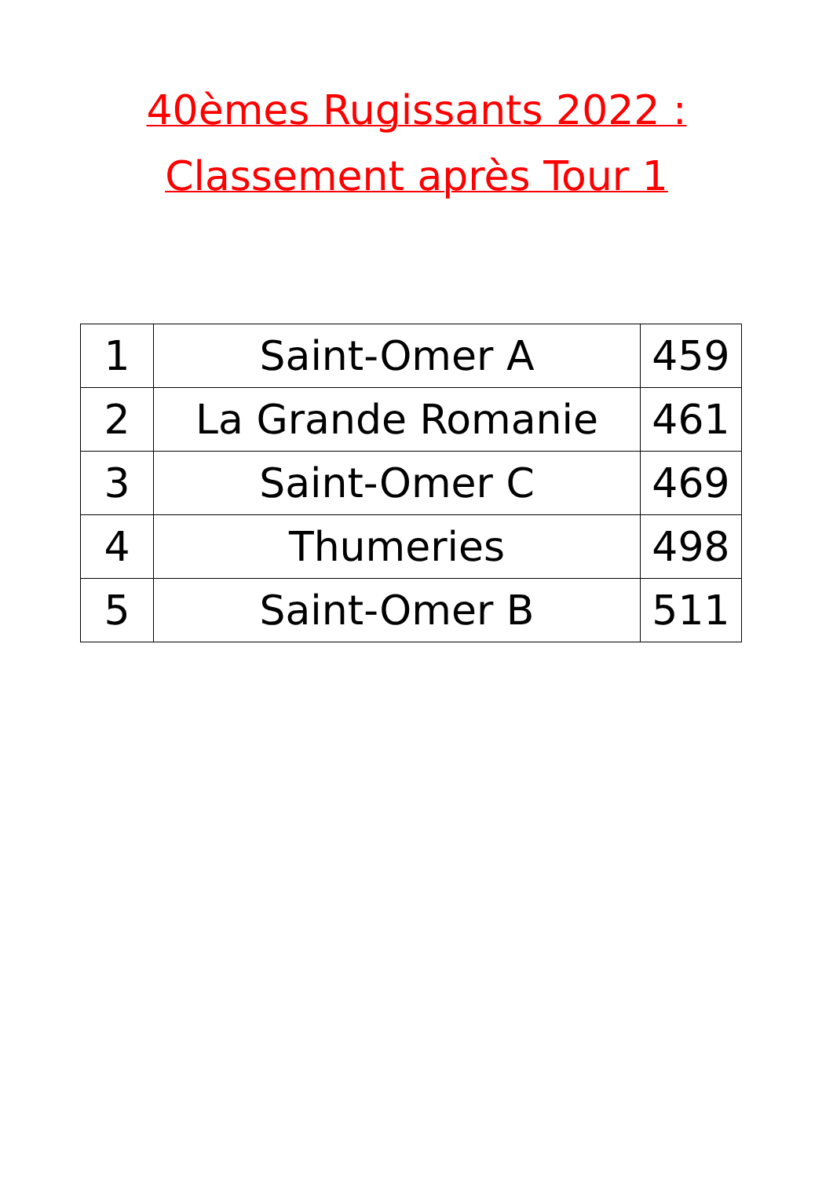40èmes Rugissants 2022 :
Classement après Tour 1
| 1 | Saint-Omer A | 459 |
| 2 | La Grande Romanie | 461 |
| 3 | Saint-Omer C | 469 |
| 4 | Thumeries | 498 |
| 5 | Saint-Omer B | 511 |